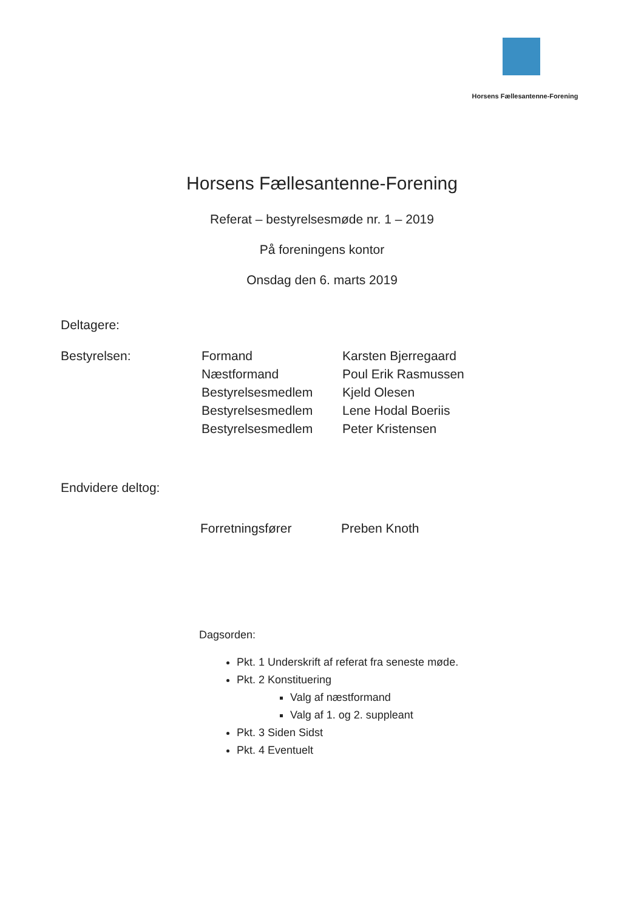Horsens Fællesantenne-Forening
Horsens Fællesantenne-Forening
Referat – bestyrelsesmøde nr. 1 – 2019
På foreningens kontor
Onsdag den 6. marts 2019
Deltagere:
| Bestyrelsen: | Formand | Karsten Bjerregaard |
| | Næstformand | Poul Erik Rasmussen |
| | Bestyrelsesmedlem | Kjeld Olesen |
| | Bestyrelsesmedlem | Lene Hodal Boeriis |
| | Bestyrelsesmedlem | Peter Kristensen |
Endvidere deltog:
| Forretningsfører | Preben Knoth |
Dagsorden:
Pkt. 1 Underskrift af referat fra seneste møde.
Pkt. 2 Konstituering
Valg af næstformand
Valg af 1. og 2. suppleant
Pkt. 3 Siden Sidst
Pkt. 4 Eventuelt